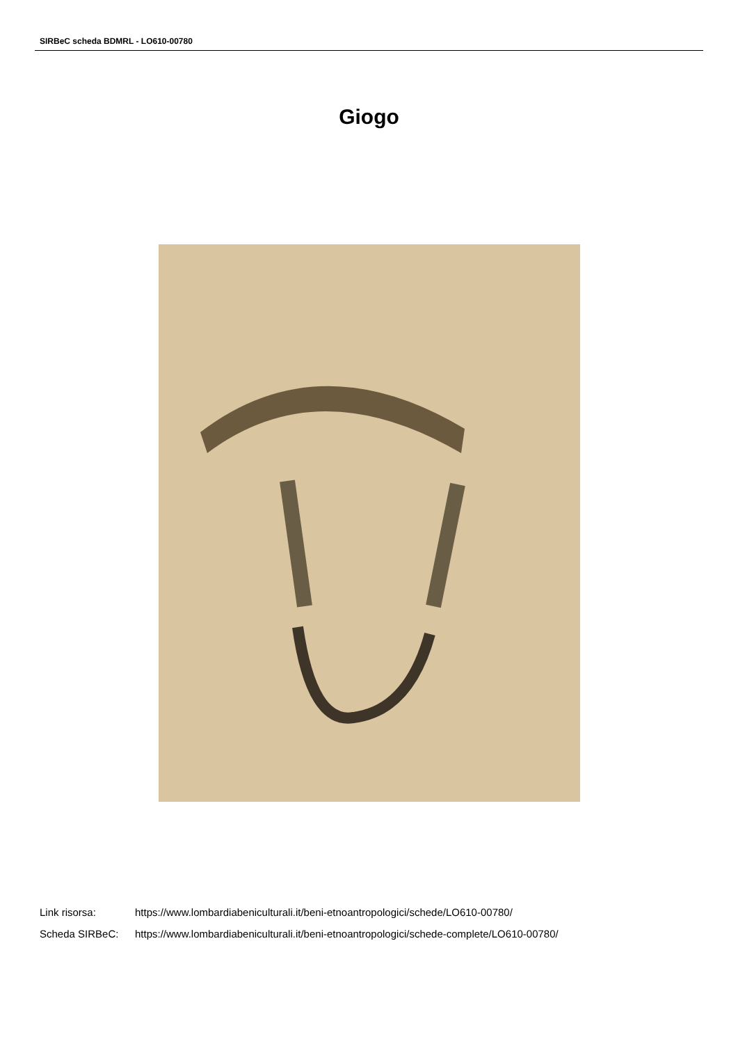SIRBeC scheda BDMRL - LO610-00780
Giogo
Link risorsa: https://www.lombardiabeniculturali.it/beni-etnoantropologici/schede/LO610-00780/
Scheda SIRBeC: https://www.lombardiabeniculturali.it/beni-etnoantropologici/schede-complete/LO610-00780/